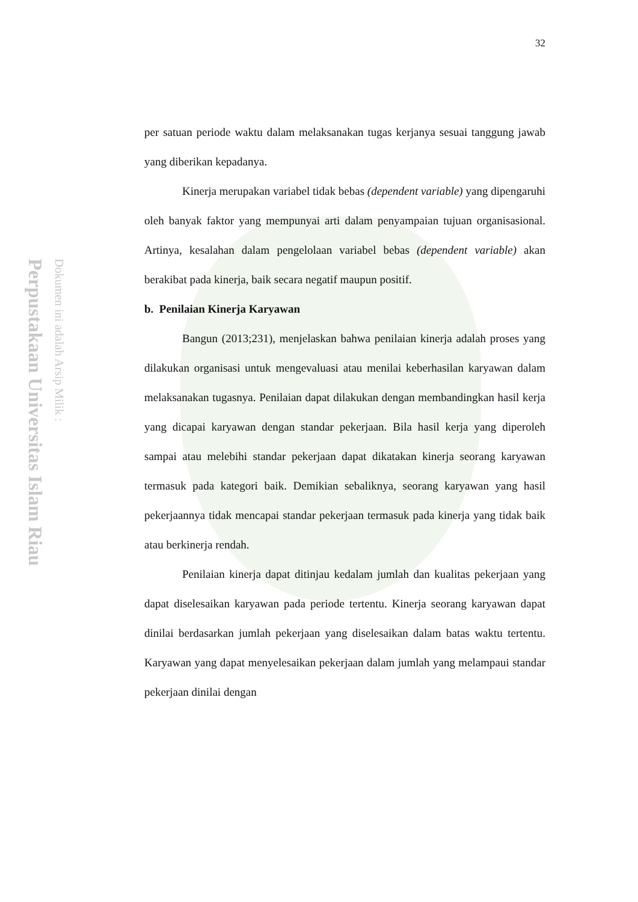Perpustakaan Universitas Islam Riau
Dokumen ini adalah Arsip Milik :
32
per satuan periode waktu dalam melaksanakan tugas kerjanya sesuai tanggung jawab yang diberikan kepadanya.
Kinerja merupakan variabel tidak bebas (dependent variable) yang dipengaruhi oleh banyak faktor yang mempunyai arti dalam penyampaian tujuan organisasional. Artinya, kesalahan dalam pengelolaan variabel bebas (dependent variable) akan berakibat pada kinerja, baik secara negatif maupun positif.
b. Penilaian Kinerja Karyawan
Bangun (2013;231), menjelaskan bahwa penilaian kinerja adalah proses yang dilakukan organisasi untuk mengevaluasi atau menilai keberhasilan karyawan dalam melaksanakan tugasnya. Penilaian dapat dilakukan dengan membandingkan hasil kerja yang dicapai karyawan dengan standar pekerjaan. Bila hasil kerja yang diperoleh sampai atau melebihi standar pekerjaan dapat dikatakan kinerja seorang karyawan termasuk pada kategori baik. Demikian sebaliknya, seorang karyawan yang hasil pekerjaannya tidak mencapai standar pekerjaan termasuk pada kinerja yang tidak baik atau berkinerja rendah.
Penilaian kinerja dapat ditinjau kedalam jumlah dan kualitas pekerjaan yang dapat diselesaikan karyawan pada periode tertentu. Kinerja seorang karyawan dapat dinilai berdasarkan jumlah pekerjaan yang diselesaikan dalam batas waktu tertentu. Karyawan yang dapat menyelesaikan pekerjaan dalam jumlah yang melampaui standar pekerjaan dinilai dengan